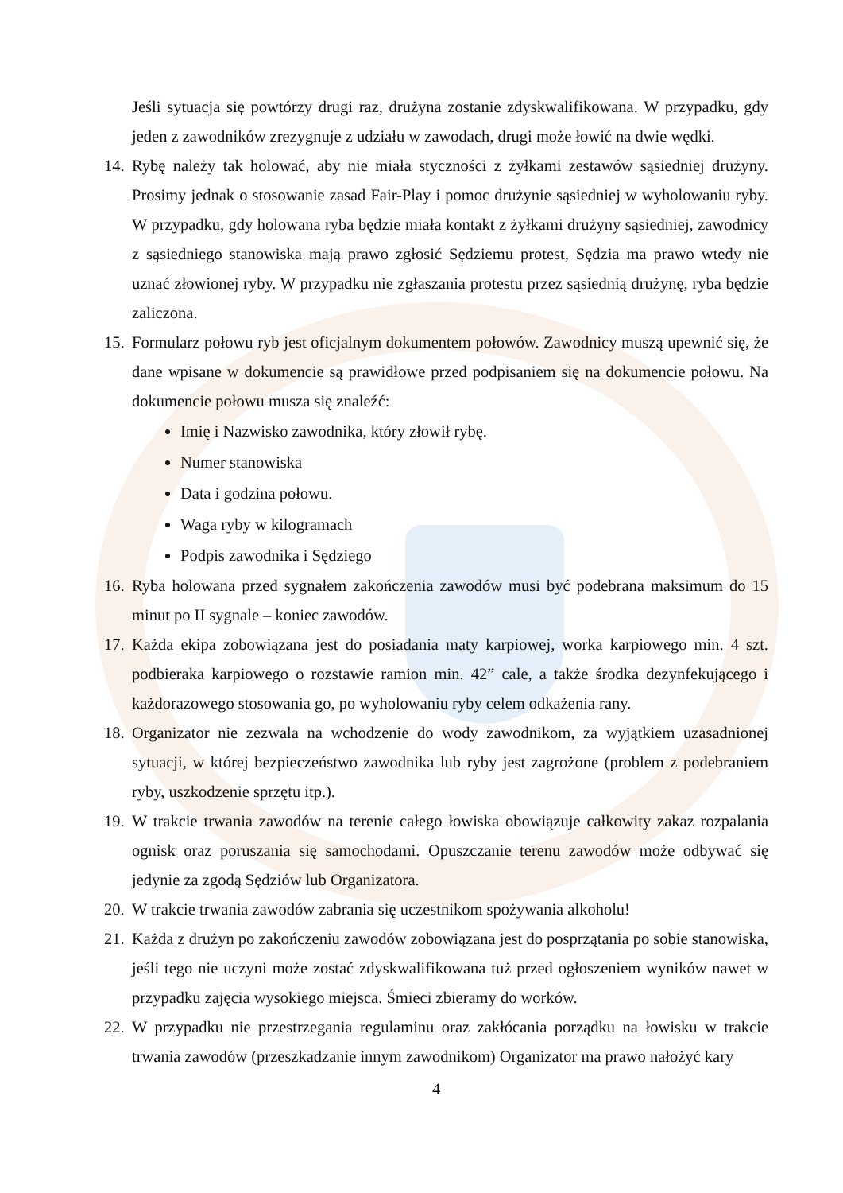Jeśli sytuacja się powtórzy drugi raz, drużyna zostanie zdyskwalifikowana. W przypadku, gdy jeden z zawodników zrezygnuje z udziału w zawodach, drugi może łowić na dwie wędki.
14. Rybę należy tak holować, aby nie miała styczności z żyłkami zestawów sąsiedniej drużyny. Prosimy jednak o stosowanie zasad Fair-Play i pomoc drużynie sąsiedniej w wyholowaniu ryby. W przypadku, gdy holowana ryba będzie miała kontakt z żyłkami drużyny sąsiedniej, zawodnicy z sąsiedniego stanowiska mają prawo zgłosić Sędziemu protest, Sędzia ma prawo wtedy nie uznać złowionej ryby. W przypadku nie zgłaszania protestu przez sąsiednią drużynę, ryba będzie zaliczona.
15. Formularz połowu ryb jest oficjalnym dokumentem połowów. Zawodnicy muszą upewnić się, że dane wpisane w dokumencie są prawidłowe przed podpisaniem się na dokumencie połowu. Na dokumencie połowu musza się znaleźć:
Imię i Nazwisko zawodnika, który złowił rybę.
Numer stanowiska
Data i godzina połowu.
Waga ryby w kilogramach
Podpis zawodnika i Sędziego
16. Ryba holowana przed sygnałem zakończenia zawodów musi być podebrana maksimum do 15 minut po II sygnale – koniec zawodów.
17. Każda ekipa zobowiązana jest do posiadania maty karpiowej, worka karpiowego min. 4 szt. podbieraka karpiowego o rozstawie ramion min. 42” cale, a także środka dezynfekującego i każdorazowego stosowania go, po wyholowaniu ryby celem odkażenia rany.
18. Organizator nie zezwala na wchodzenie do wody zawodnikom, za wyjątkiem uzasadnionej sytuacji, w której bezpieczeństwo zawodnika lub ryby jest zagrożone (problem z podebraniem ryby, uszkodzenie sprzętu itp.).
19. W trakcie trwania zawodów na terenie całego łowiska obowiązuje całkowity zakaz rozpalania ognisk oraz poruszania się samochodami. Opuszczanie terenu zawodów może odbywać się jedynie za zgodą Sędziów lub Organizatora.
20. W trakcie trwania zawodów zabrania się uczestnikom spożywania alkoholu!
21. Każda z drużyn po zakończeniu zawodów zobowiązana jest do posprzątania po sobie stanowiska, jeśli tego nie uczyni może zostać zdyskwalifikowana tuż przed ogłoszeniem wyników nawet w przypadku zajęcia wysokiego miejsca. Śmieci zbieramy do worków.
22. W przypadku nie przestrzegania regulaminu oraz zakłócania porządku na łowisku w trakcie trwania zawodów (przeszkadzanie innym zawodnikom) Organizator ma prawo nałożyć kary
4